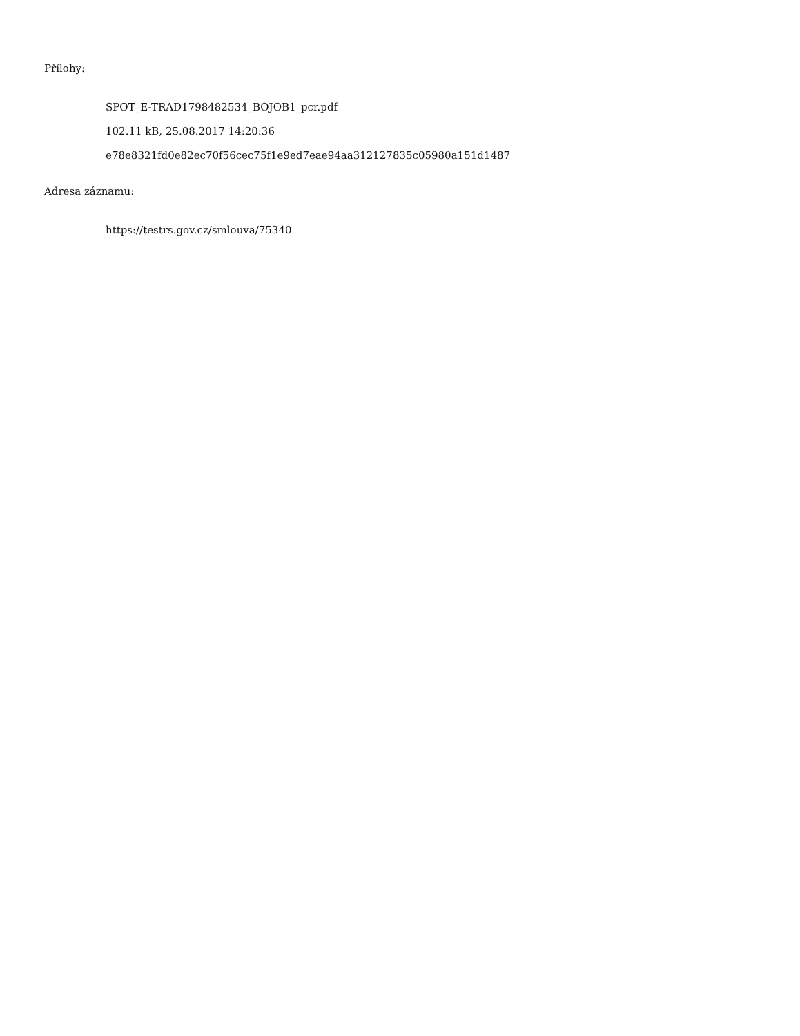Přílohy:
SPOT_E-TRAD1798482534_BOJOB1_pcr.pdf
102.11 kB, 25.08.2017 14:20:36
e78e8321fd0e82ec70f56cec75f1e9ed7eae94aa312127835c05980a151d1487
Adresa záznamu:
https://testrs.gov.cz/smlouva/75340